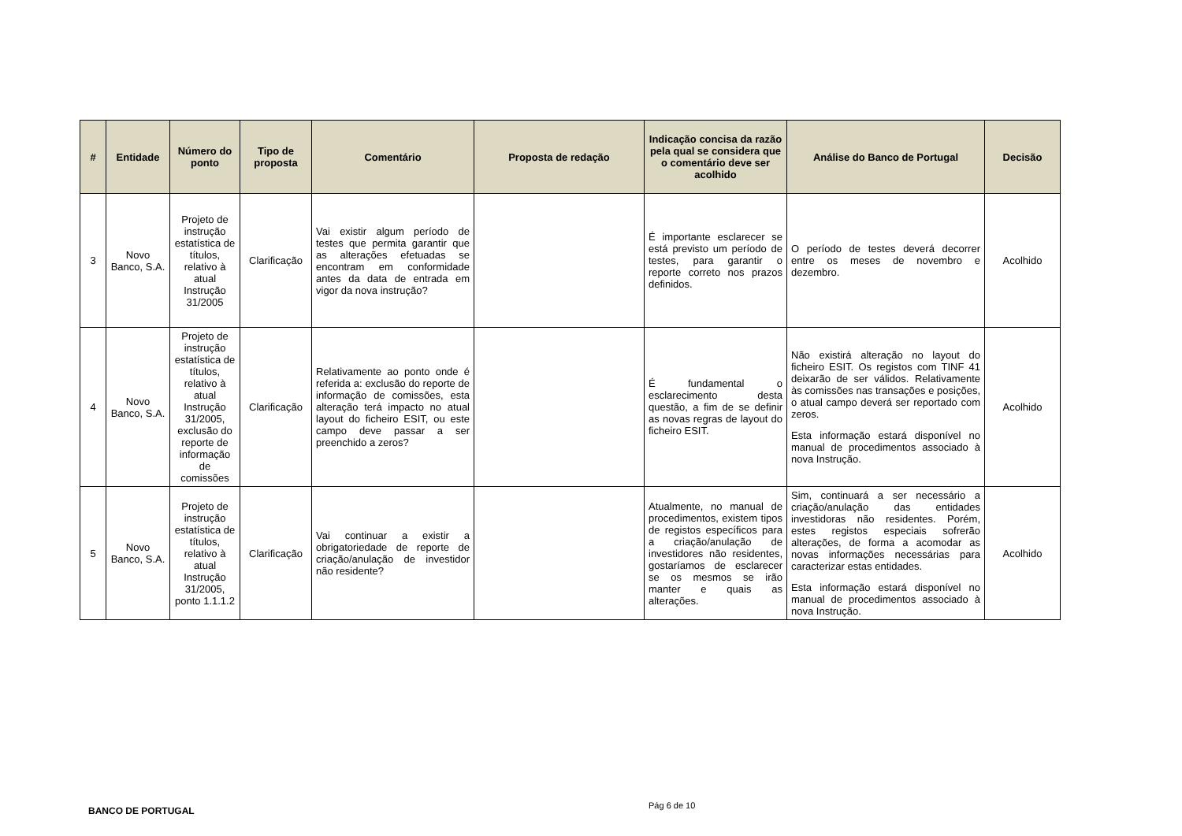| # | Entidade | Número do ponto | Tipo de proposta | Comentário | Proposta de redação | Indicação concisa da razão pela qual se considera que o comentário deve ser acolhido | Análise do Banco de Portugal | Decisão |
| --- | --- | --- | --- | --- | --- | --- | --- | --- |
| 3 | Novo Banco, S.A. | Projeto de instrução estatística de títulos, relativo à atual Instrução 31/2005 | Clarificação | Vai existir algum período de testes que permita garantir que as alterações efetuadas se encontram em conformidade antes da data de entrada em vigor da nova instrução? | | É importante esclarecer se está previsto um período de testes, para garantir o reporte correto nos prazos definidos. | O período de testes deverá decorrer entre os meses de novembro e dezembro. | Acolhido |
| 4 | Novo Banco, S.A. | Projeto de instrução estatística de títulos, relativo à atual Instrução 31/2005, exclusão do reporte de informação de comissões | Clarificação | Relativamente ao ponto onde é referida a: exclusão do reporte de informação de comissões, esta alteração terá impacto no atual layout do ficheiro ESIT, ou este campo deve passar a ser preenchido a zeros? | | É fundamental o esclarecimento desta questão, a fim de se definir as novas regras de layout do ficheiro ESIT. | Não existirá alteração no layout do ficheiro ESIT. Os registos com TINF 41 deixarão de ser válidos. Relativamente às comissões nas transações e posições, o atual campo deverá ser reportado com zeros. Esta informação estará disponível no manual de procedimentos associado à nova Instrução. | Acolhido |
| 5 | Novo Banco, S.A. | Projeto de instrução estatística de títulos, relativo à atual Instrução 31/2005, ponto 1.1.1.2 | Clarificação | Vai continuar a existir a obrigatoriedade de reporte de criação/anulação de investidor não residente? | | Atualmente, no manual de procedimentos, existem tipos de registos específicos para a criação/anulação de investidores não residentes, gostaríamos de esclarecer se os mesmos se irão manter e quais as alterações. | Sim, continuará a ser necessário a criação/anulação das entidades investidoras não residentes. Porém, estes registos especiais sofrerão alterações, de forma a acomodar as novas informações necessárias para caracterizar estas entidades. Esta informação estará disponível no manual de procedimentos associado à nova Instrução. | Acolhido |
BANCO DE PORTUGAL Pág 6 de 10